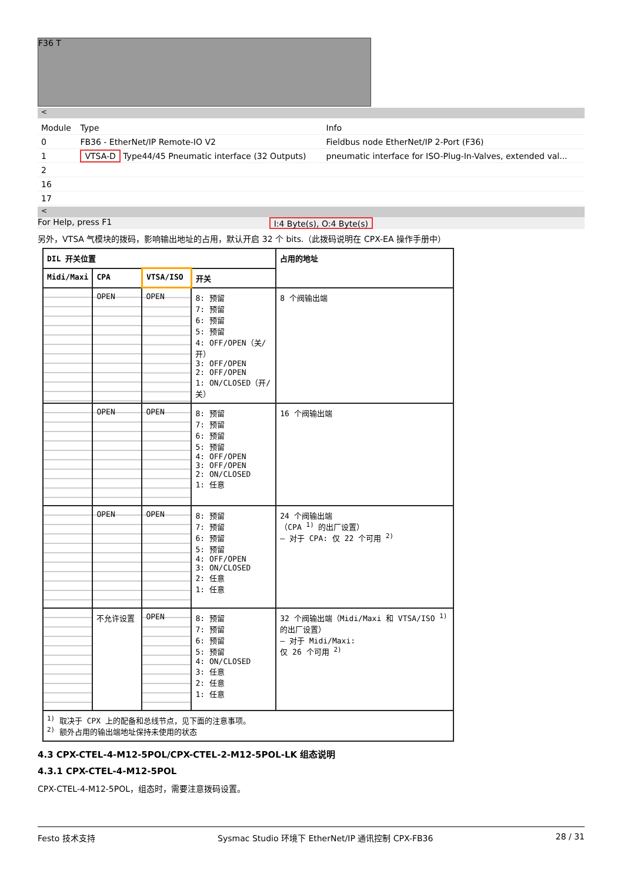F36 T
<
| Module | Type | Info |
| 0 | FB36 - EtherNet/IP Remote-IO V2 | Fieldbus node EtherNet/IP 2-Port (F36) |
| 1 | VTSA-D Type44/45 Pneumatic interface (32 Outputs) | pneumatic interface for ISO-Plug-In-Valves, extended val... |
| 2 | | |
| 16 | | |
| 17 | | |
<
For Help, press F1 I:4 Byte(s), O:4 Byte(s)
另外，VTSA 气模块的拨码，影响输出地址的占用，默认开启 32 个 bits.（此拨码说明在 CPX-EA 操作手册中）
| DIL 开关位置 | | | | 占用的地址 |
| --- | --- | --- | --- | --- |
| Midi/Maxi | CPA | VTSA/ISO | 开关 | |
| | OPEN | OPEN | 8: 预留 7: 预留 6: 预留 5: 预留 4: OFF/OPEN（关/开） 3: OFF/OPEN 2: OFF/OPEN 1: ON/CLOSED（开/关） | 8 个阀输出端 |
| | OPEN | OPEN | 8: 预留 7: 预留 6: 预留 5: 预留 4: OFF/OPEN 3: OFF/OPEN 2: ON/CLOSED 1: 任意 | 16 个阀输出端 |
| | OPEN | OPEN | 8: 预留 7: 预留 6: 预留 5: 预留 4: OFF/OPEN 3: ON/CLOSED 2: 任意 1: 任意 | 24 个阀输出端 （CPA <sup>1)</sup> 的出厂设置） – 对于 CPA: 仅 22 个可用 <sup>2)</sup> |
| | 不允许设置 | OPEN | 8: 预留 7: 预留 6: 预留 5: 预留 4: ON/CLOSED 3: 任意 2: 任意 1: 任意 | 32 个阀输出端（Midi/Maxi 和 VTSA/ISO <sup>1)</sup> 的出厂设置） – 对于 Midi/Maxi: 仅 26 个可用 <sup>2)</sup> |
| <sup>1)</sup> 取决于 CPX 上的配备和总线节点，见下面的注意事项。 <sup>2)</sup> 额外占用的输出端地址保持未使用的状态 | | | | |
4.3 CPX-CTEL-4-M12-5POL/CPX-CTEL-2-M12-5POL-LK 组态说明
4.3.1 CPX-CTEL-4-M12-5POL
CPX-CTEL-4-M12-5POL，组态时，需要注意拨码设置。
Festo 技术支持 Sysmac Studio 环境下 EtherNet/IP 通讯控制 CPX-FB36 28 / 31